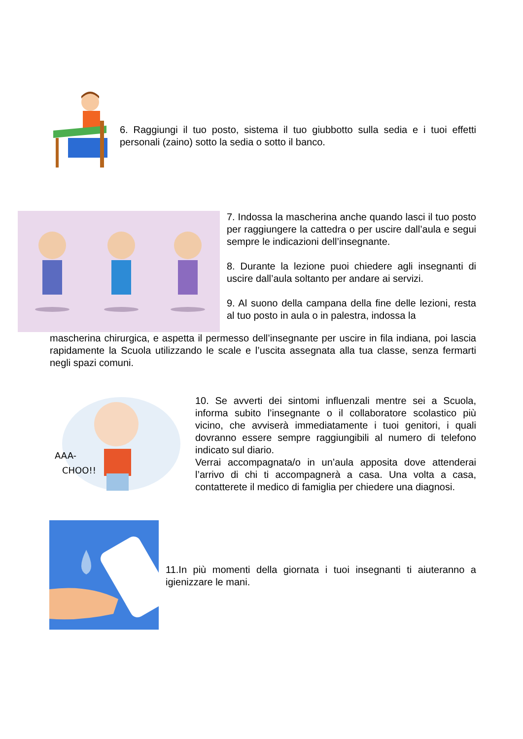6. Raggiungi il tuo posto, sistema il tuo giubbotto sulla sedia e i tuoi effetti personali (zaino) sotto la sedia o sotto il banco.
7. Indossa la mascherina anche quando lasci il tuo posto per raggiungere la cattedra o per uscire dall’aula e segui sempre le indicazioni dell’insegnante.
8. Durante la lezione puoi chiedere agli insegnanti di uscire dall’aula soltanto per andare ai servizi.
9. Al suono della campana della fine delle lezioni, resta al tuo posto in aula o in palestra, indossa la
mascherina chirurgica, e aspetta il permesso dell’insegnante per uscire in fila indiana, poi lascia rapidamente la Scuola utilizzando le scale e l’uscita assegnata alla tua classe, senza fermarti negli spazi comuni.
AAA-
CHOO!!
10. Se avverti dei sintomi influenzali mentre sei a Scuola, informa subito l’insegnante o il collaboratore scolastico più vicino, che avviserà immediatamente i tuoi genitori, i quali dovranno essere sempre raggiungibili al numero di telefono indicato sul diario.
Verrai accompagnata/o in un’aula apposita dove attenderai l’arrivo di chi ti accompagnerà a casa. Una volta a casa, contatterete il medico di famiglia per chiedere una diagnosi.
11.In più momenti della giornata i tuoi insegnanti ti aiuteranno a igienizzare le mani.